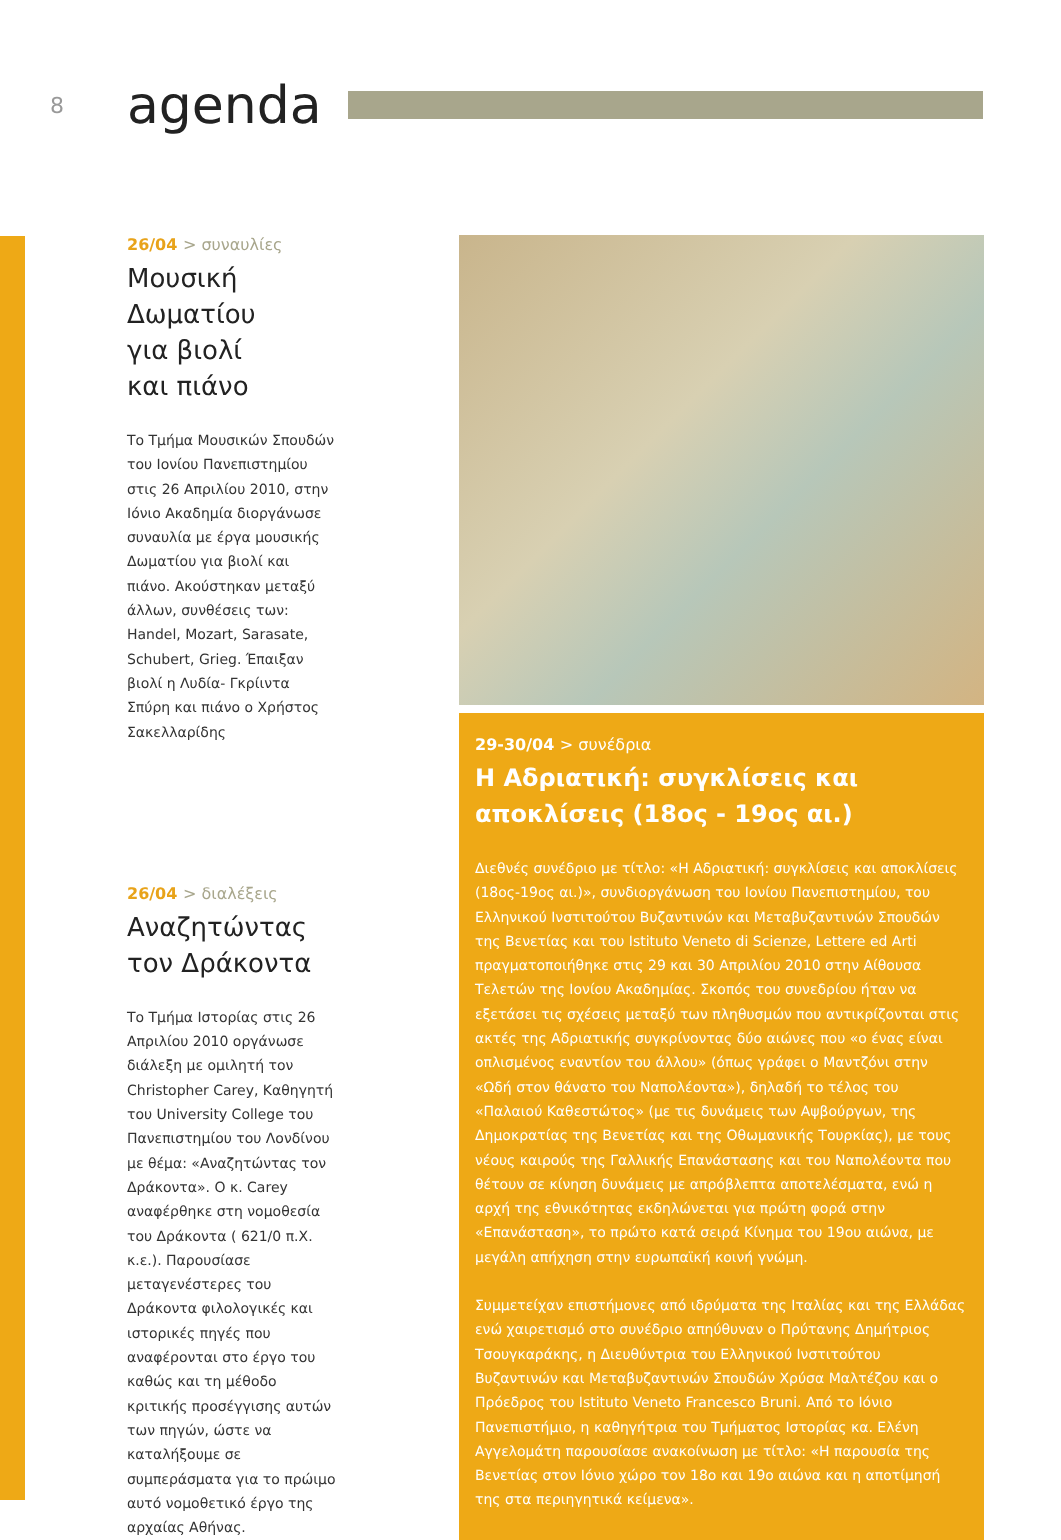8
agenda
26/04 > συναυλίες
Μουσική
Δωματίου
για βιολί
και πιάνο
Το Τμήμα Μουσικών Σπουδών του Ιονίου Πανεπιστημίου στις 26 Απριλίου 2010, στην Ιόνιο Ακαδημία διοργάνωσε συναυλία με έργα μουσικής Δωματίου για βιολί και πιάνο. Ακούστηκαν μεταξύ άλλων, συνθέσεις των: Handel, Mozart, Sarasate, Schubert, Grieg. Έπαιξαν βιολί η Λυδία- Γκρίιντα Σπύρη και πιάνο ο Χρήστος Σακελλαρίδης
26/04 > διαλέξεις
Αναζητώντας
τον Δράκοντα
Το Τμήμα Ιστορίας στις 26 Απριλίου 2010 οργάνωσε διάλεξη με ομιλητή τον Christopher Carey, Καθηγητή του University College του Πανεπιστημίου του Λονδίνου με θέμα: «Αναζητώντας τον Δράκοντα». Ο κ. Carey αναφέρθηκε στη νομοθεσία του Δράκοντα ( 621/0 π.Χ. κ.ε.). Παρουσίασε μεταγενέστερες του Δράκοντα φιλολογικές και ιστορικές πηγές που αναφέρονται στο έργο του καθώς και τη μέθοδο κριτικής προσέγγισης αυτών των πηγών, ώστε να καταλήξουμε σε συμπεράσματα για το πρώιμο αυτό νομοθετικό έργο της αρχαίας Αθήνας.
29-30/04 > συνέδρια
Η Αδριατική: συγκλίσεις και αποκλίσεις (18ος - 19ος αι.)
Διεθνές συνέδριο με τίτλο: «Η Αδριατική: συγκλίσεις και αποκλίσεις (18ος-19ος αι.)», συνδιοργάνωση του Ιονίου Πανεπιστημίου, του Ελληνικού Ινστιτούτου Βυζαντινών και Μεταβυζαντινών Σπουδών της Βενετίας και του Istituto Veneto di Scienze, Lettere ed Arti πραγματοποιήθηκε στις 29 και 30 Απριλίου 2010 στην Αίθουσα Τελετών της Ιονίου Ακαδημίας. Σκοπός του συνεδρίου ήταν να εξετάσει τις σχέσεις μεταξύ των πληθυσμών που αντικρίζονται στις ακτές της Αδριατικής συγκρίνοντας δύο αιώνες που «ο ένας είναι οπλισμένος εναντίον του άλλου» (όπως γράφει ο Μαντζόνι στην «Ωδή στον θάνατο του Ναπολέοντα»), δηλαδή το τέλος του «Παλαιού Καθεστώτος» (με τις δυνάμεις των Αψβούργων, της Δημοκρατίας της Βενετίας και της Οθωμανικής Τουρκίας), με τους νέους καιρούς της Γαλλικής Επανάστασης και του Ναπολέοντα που θέτουν σε κίνηση δυνάμεις με απρόβλεπτα αποτελέσματα, ενώ η αρχή της εθνικότητας εκδηλώνεται για πρώτη φορά στην «Επανάσταση», το πρώτο κατά σειρά Κίνημα του 19ου αιώνα, με μεγάλη απήχηση στην ευρωπαϊκή κοινή γνώμη.
Συμμετείχαν επιστήμονες από ιδρύματα της Ιταλίας και της Ελλάδας ενώ χαιρετισμό στο συνέδριο απηύθυναν ο Πρύτανης Δημήτριος Τσουγκαράκης, η Διευθύντρια του Ελληνικού Ινστιτούτου Βυζαντινών και Μεταβυζαντινών Σπουδών Χρύσα Μαλτέζου και ο Πρόεδρος του Istituto Veneto Francesco Bruni. Από το Ιόνιο Πανεπιστήμιο, η καθηγήτρια του Τμήματος Ιστορίας κα. Ελένη Αγγελομάτη παρουσίασε ανακοίνωση με τίτλο: «Η παρουσία της Βενετίας στον Ιόνιο χώρο τον 18ο και 19ο αιώνα και η αποτίμησή της στα περιηγητικά κείμενα».